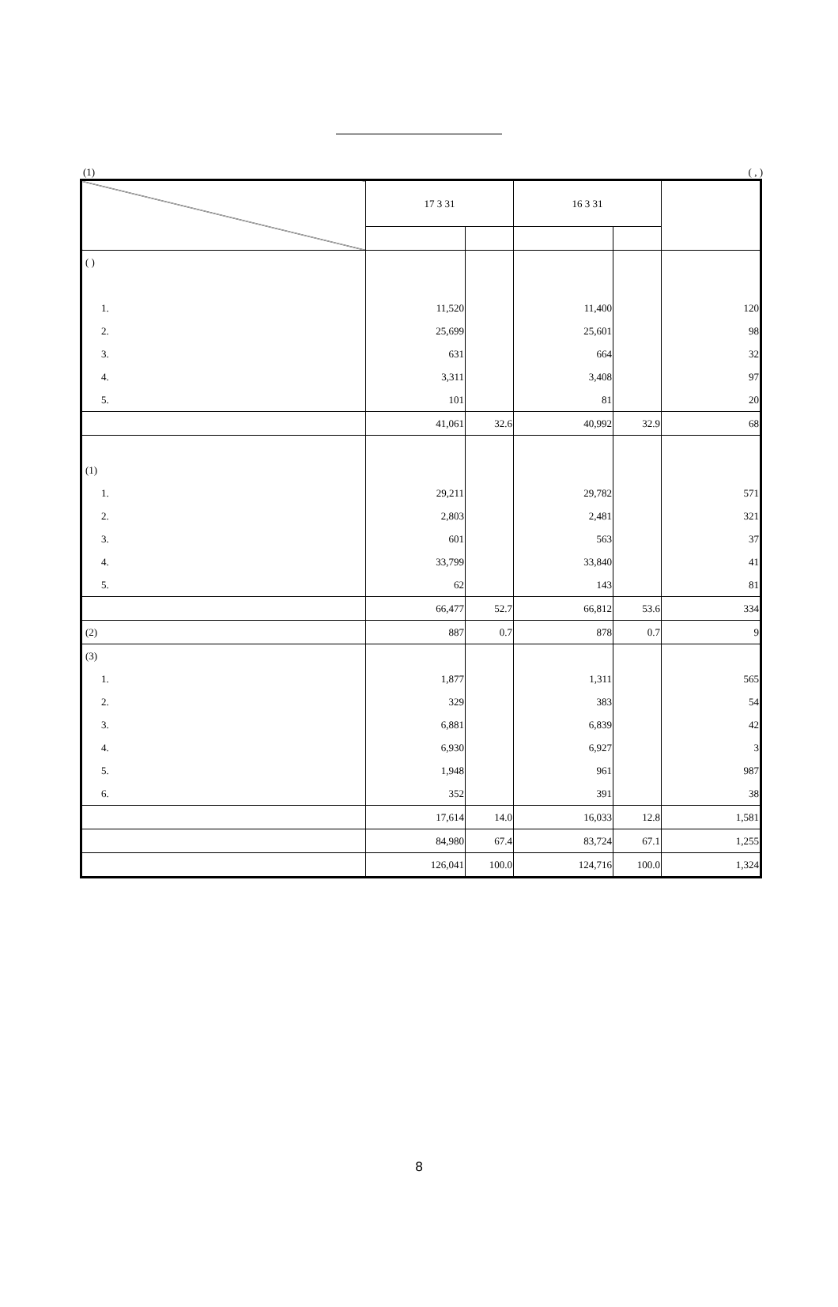(1) ( , )
| | 17 3 31 | | 16 3 31 | | |
| ( ) | | | | | |
| 1. | 11,520 | | 11,400 | | 120 |
| 2. | 25,699 | | 25,601 | | 98 |
| 3. | 631 | | 664 | | 32 |
| 4. | 3,311 | | 3,408 | | 97 |
| 5. | 101 | | 81 | | 20 |
| | 41,061 | 32.6 | 40,992 | 32.9 | 68 |
| (1) | | | | | |
| 1. | 29,211 | | 29,782 | | 571 |
| 2. | 2,803 | | 2,481 | | 321 |
| 3. | 601 | | 563 | | 37 |
| 4. | 33,799 | | 33,840 | | 41 |
| 5. | 62 | | 143 | | 81 |
| | 66,477 | 52.7 | 66,812 | 53.6 | 334 |
| (2) | 887 | 0.7 | 878 | 0.7 | 9 |
| (3) | | | | | |
| 1. | 1,877 | | 1,311 | | 565 |
| 2. | 329 | | 383 | | 54 |
| 3. | 6,881 | | 6,839 | | 42 |
| 4. | 6,930 | | 6,927 | | 3 |
| 5. | 1,948 | | 961 | | 987 |
| 6. | 352 | | 391 | | 38 |
| | 17,614 | 14.0 | 16,033 | 12.8 | 1,581 |
| | 84,980 | 67.4 | 83,724 | 67.1 | 1,255 |
| | 126,041 | 100.0 | 124,716 | 100.0 | 1,324 |
8